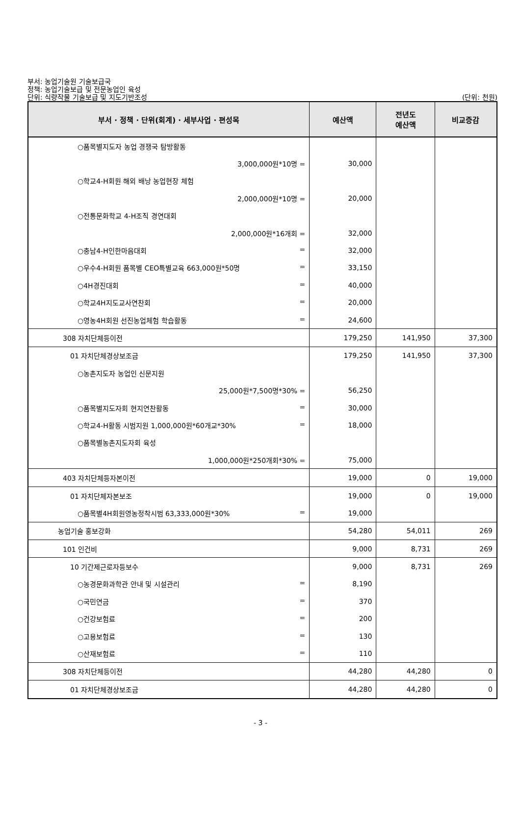부서: 농업기술원 기술보급국
정책: 농업기술보급 및 전문농업인 육성
단위: 식량작물 기술보급 및 지도기반조성 (단위: 천원)
| 부서 · 정책 · 단위(회계) · 세부사업 · 편성목 | 예산액 | 전년도 예산액 | 비교증감 |
| --- | --- | --- | --- |
| ○품목별지도자 농업 경쟁국 탐방활동 | | | |
| 3,000,000원*10명 = | 30,000 | | |
| ○학교4-H회원 해외 배낭 농업현장 체험 | | | |
| 2,000,000원*10명 = | 20,000 | | |
| ○전통문화학교 4-H조직 경연대회 | | | |
| 2,000,000원*16개회 = | 32,000 | | |
| ○충남4-H인한마음대회 = | 32,000 | | |
| ○우수4-H회원 품목별 CEO특별교육 663,000원*50명 = | 33,150 | | |
| ○4H경진대회 = | 40,000 | | |
| ○학교4H지도교사연찬회 = | 20,000 | | |
| ○영농4H회원 선진농업체험 학습활동 = | 24,600 | | |
| 308 자치단체등이전 | 179,250 | 141,950 | 37,300 |
| 01 자치단체경상보조금 | 179,250 | 141,950 | 37,300 |
| ○농촌지도자 농업인 신문지원 | | | |
| 25,000원*7,500명*30% = | 56,250 | | |
| ○품목별지도자회 현지연찬활동 = | 30,000 | | |
| ○학교4-H활동 시범지원 1,000,000원*60개교*30% = | 18,000 | | |
| ○품목별농촌지도자회 육성 | | | |
| 1,000,000원*250개회*30% = | 75,000 | | |
| 403 자치단체등자본이전 | 19,000 | 0 | 19,000 |
| 01 자치단체자본보조 | 19,000 | 0 | 19,000 |
| ○품목별4H회원영농정착시범 63,333,000원*30% = | 19,000 | | |
| 농업기술 홍보강화 | 54,280 | 54,011 | 269 |
| 101 인건비 | 9,000 | 8,731 | 269 |
| 10 기간제근로자등보수 | 9,000 | 8,731 | 269 |
| ○농경문화과학관 안내 및 시설관리 = | 8,190 | | |
| ○국민연금 = | 370 | | |
| ○건강보험료 = | 200 | | |
| ○고용보험료 = | 130 | | |
| ○산재보험료 = | 110 | | |
| 308 자치단체등이전 | 44,280 | 44,280 | 0 |
| 01 자치단체경상보조금 | 44,280 | 44,280 | 0 |
- 3 -